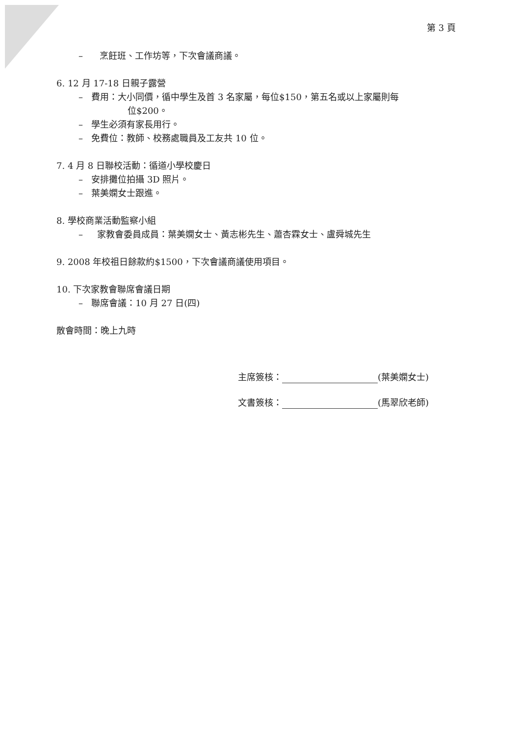第 3 頁
– 烹飪班、工作坊等，下次會議商議。
6. 12 月 17-18 日親子露營
– 費用：大小同價，循中學生及首 3 名家屬，每位$150，第五名或以上家屬則每
位$200。
– 學生必須有家長用行。
– 免費位：教師、校務處職員及工友共 10 位。
7. 4 月 8 日聯校活動：循道小學校慶日
– 安排攤位拍攝 3D 照片。
– 葉美嫻女士跟進。
8. 學校商業活動監察小組
– 家教會委員成員：葉美嫻女士、黃志彬先生、蕭杏霖女士、盧舜城先生
9. 2008 年校祖日餘款約$1500，下次會議商議使用項目。
10. 下次家教會聯席會議日期
– 聯席會議：10 月 27 日(四)
散會時間：晚上九時
主席簽核： (葉美嫻女士)
文書簽核： (馬翠欣老師)